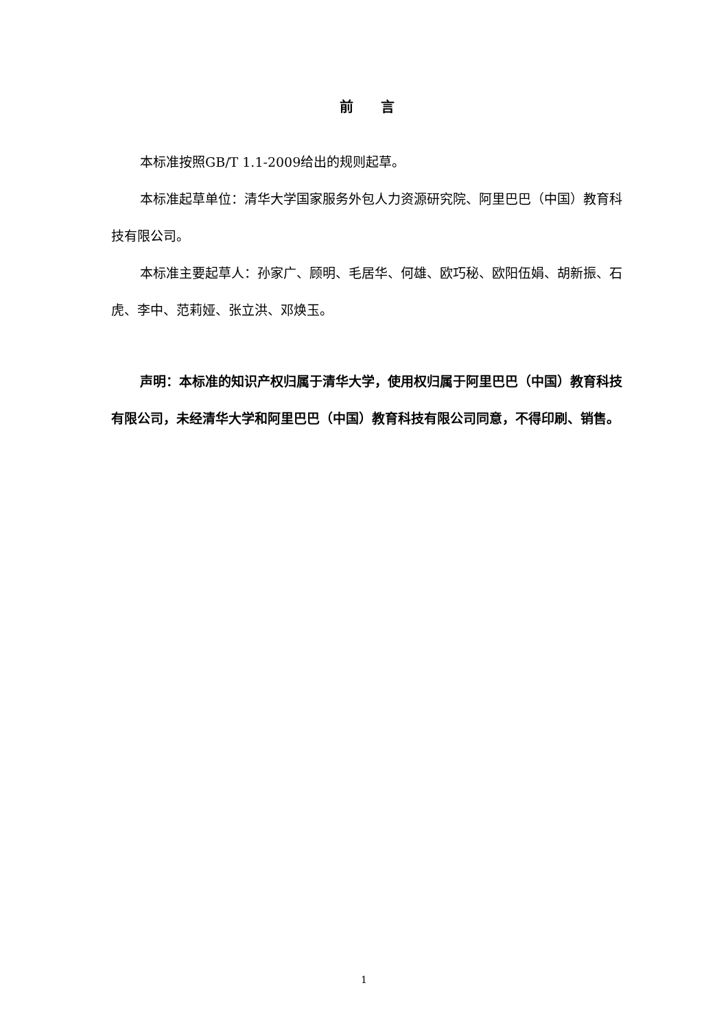前言
本标准按照GB/T 1.1-2009给出的规则起草。
本标准起草单位：清华大学国家服务外包人力资源研究院、阿里巴巴（中国）教育科技有限公司。
本标准主要起草人：孙家广、顾明、毛居华、何雄、欧巧秘、欧阳伍娟、胡新振、石虎、李中、范莉娅、张立洪、邓焕玉。
声明：本标准的知识产权归属于清华大学，使用权归属于阿里巴巴（中国）教育科技有限公司，未经清华大学和阿里巴巴（中国）教育科技有限公司同意，不得印刷、销售。
1